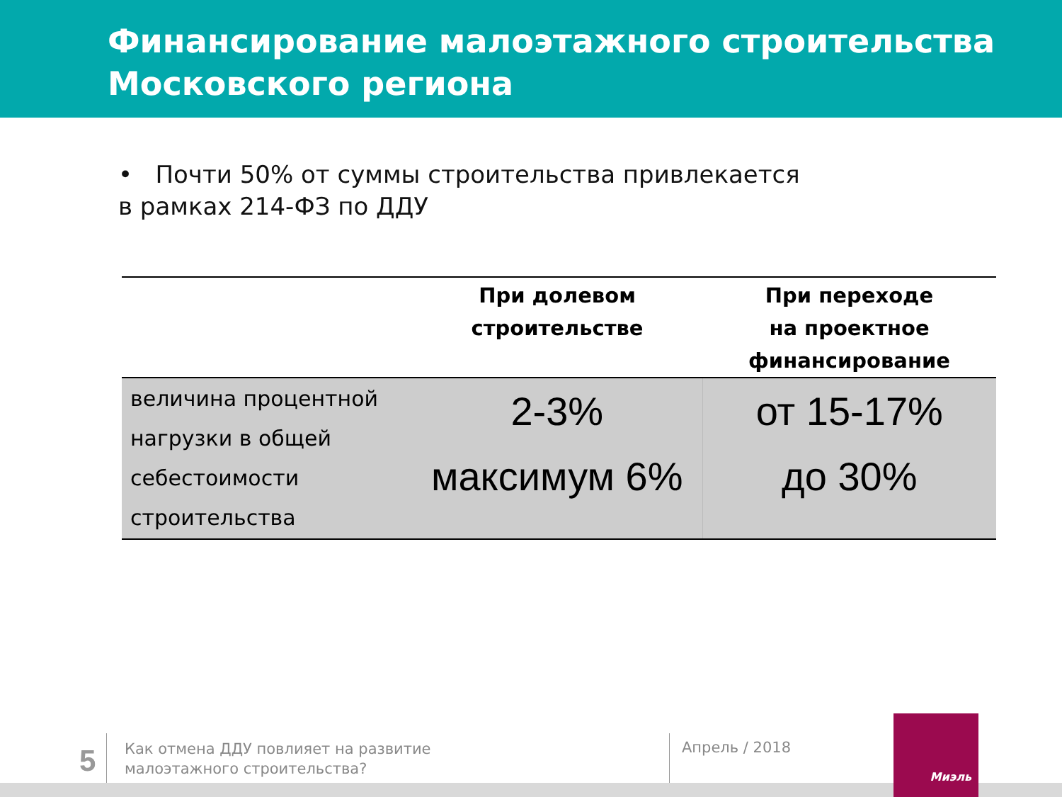Финансирование малоэтажного строительства
Московского региона
• Почти 50% от суммы строительства привлекается
в рамках 214-ФЗ по ДДУ
| | При долевом строительстве | При переходе на проектное финансирование |
| --- | --- | --- |
| величина процентной нагрузки в общей себестоимости строительства | 2-3% максимум 6% | от 15-17% до 30% |
5
Как отмена ДДУ повлияет на развитие
малоэтажного строительства?
Апрель / 2018
Миэль